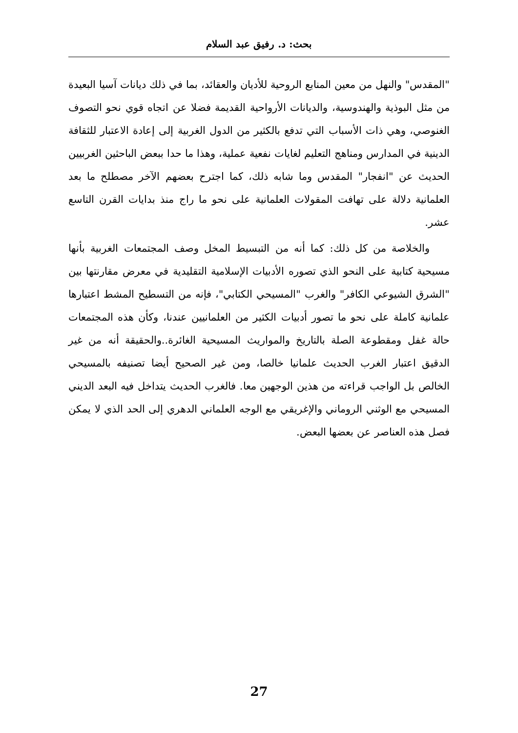بحث: د. رفيق عبد السلام
"المقدس" والنهل من معين المنابع الروحية للأديان والعقائد، بما في ذلك ديانات آسيا البعيدة من مثل البوذية والهندوسية، والديانات الأرواحية القديمة فضلا عن اتجاه قوي نحو التصوف الغنوصي، وهي ذات الأسباب التي تدفع بالكثير من الدول الغربية إلى إعادة الاعتبار للثقافة الدينية في المدارس ومناهج التعليم لغايات نفعية عملية، وهذا ما حدا ببعض الباحثين الغربيين الحديث عن "انفجار" المقدس وما شابه ذلك، كما اجترح بعضهم الآخر مصطلح ما بعد العلمانية دلالة على تهافت المقولات العلمانية على نحو ما راج منذ بدايات القرن التاسع عشر.
والخلاصة من كل ذلك: كما أنه من التبسيط المخل وصف المجتمعات الغربية بأنها مسيحية كتابية على النحو الذي تصوره الأدبيات الإسلامية التقليدية في معرض مقارنتها بين "الشرق الشيوعي الكافر" والغرب "المسيحي الكتابي"، فإنه من التسطيح المشط اعتبارها علمانية كاملة على نحو ما تصور أدبيات الكثير من العلمانيين عندنا، وكأن هذه المجتمعات حالة غفل ومقطوعة الصلة بالتاريخ والمواريث المسيحية الغائرة..والحقيقة أنه من غير الدقيق اعتبار الغرب الحديث علمانيا خالصا، ومن غير الصحيح أيضا تصنيفه بالمسيحي الخالص بل الواجب قراءته من هذين الوجهين معا. فالغرب الحديث يتداخل فيه البعد الديني المسيحي مع الوثني الروماني والإغريقي مع الوجه العلماني الدهري إلى الحد الذي لا يمكن فصل هذه العناصر عن بعضها البعض.
27